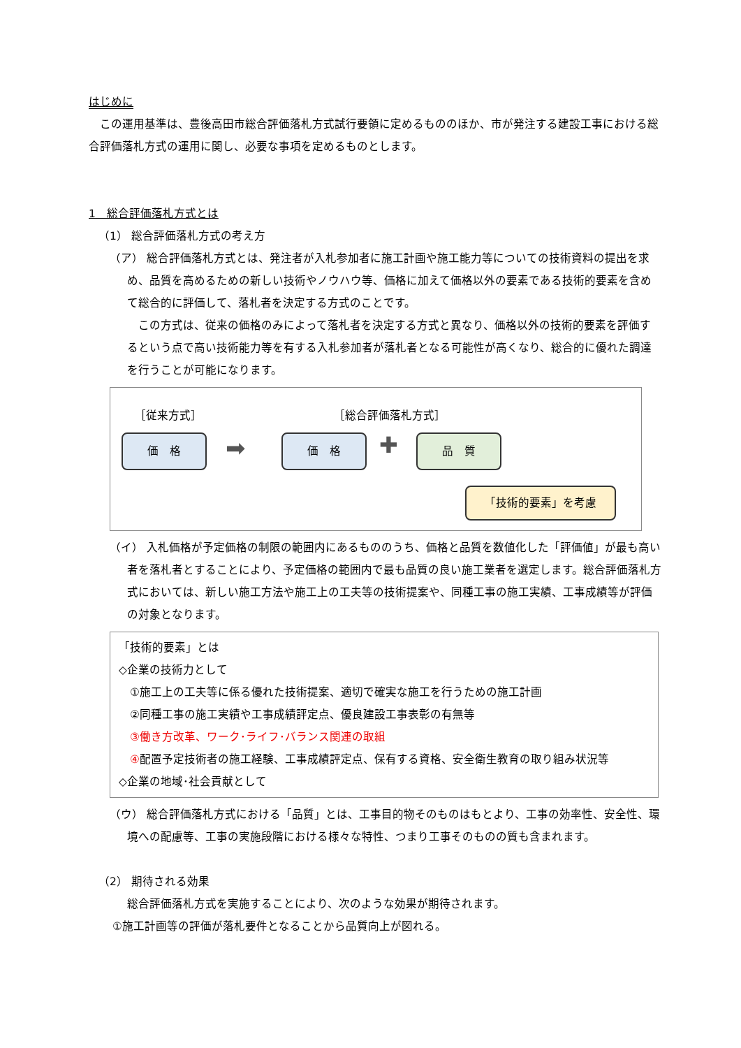はじめに
　この運用基準は、豊後高田市総合評価落札方式試行要領に定めるもののほか、市が発注する建設工事における総合評価落札方式の運用に関し、必要な事項を定めるものとします。
1　総合評価落札方式とは
（1） 総合評価落札方式の考え方
（ア） 総合評価落札方式とは、発注者が入札参加者に施工計画や施工能力等についての技術資料の提出を求め、品質を高めるための新しい技術やノウハウ等、価格に加えて価格以外の要素である技術的要素を含めて総合的に評価して、落札者を決定する方式のことです。
　この方式は、従来の価格のみによって落札者を決定する方式と異なり、価格以外の技術的要素を評価するという点で高い技術能力等を有する入札参加者が落札者となる可能性が高くなり、総合的に優れた調達を行うことが可能になります。
［従来方式］ ［総合評価落札方式］
価　格 ➡ 価　格 ✚ 品　質
「技術的要素」を考慮
（イ） 入札価格が予定価格の制限の範囲内にあるもののうち、価格と品質を数値化した「評価値」が最も高い者を落札者とすることにより、予定価格の範囲内で最も品質の良い施工業者を選定します。総合評価落札方式においては、新しい施工方法や施工上の工夫等の技術提案や、同種工事の施工実績、工事成績等が評価の対象となります。
「技術的要素」とは
◇企業の技術力として
①施工上の工夫等に係る優れた技術提案、適切で確実な施工を行うための施工計画
②同種工事の施工実績や工事成績評定点、優良建設工事表彰の有無等
③働き方改革、ワーク･ライフ･バランス関連の取組
④配置予定技術者の施工経験、工事成績評定点、保有する資格、安全衛生教育の取り組み状況等
◇企業の地域･社会貢献として
（ウ） 総合評価落札方式における「品質」とは、工事目的物そのものはもとより、工事の効率性、安全性、環境への配慮等、工事の実施段階における様々な特性、つまり工事そのものの質も含まれます。
（2） 期待される効果
総合評価落札方式を実施することにより、次のような効果が期待されます。
①施工計画等の評価が落札要件となることから品質向上が図れる。